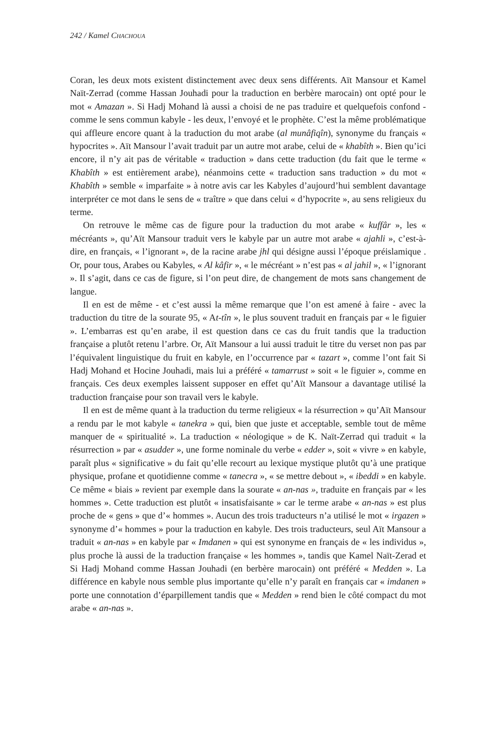242 / Kamel CHACHOUA
Coran, les deux mots existent distinctement avec deux sens différents. Aït Mansour et Kamel Naït-Zerrad (comme Hassan Jouhadi pour la traduction en berbère marocain) ont opté pour le mot « Amazan ». Si Hadj Mohand là aussi a choisi de ne pas traduire et quelquefois confond - comme le sens commun kabyle - les deux, l’envoyé et le prophète. C’est la même problématique qui affleure encore quant à la traduction du mot arabe (al munâfiqîn), synonyme du français « hypocrites ». Aït Mansour l’avait traduit par un autre mot arabe, celui de « khabîth ». Bien qu’ici encore, il n’y ait pas de véritable « traduction » dans cette traduction (du fait que le terme « Khabîth » est entièrement arabe), néanmoins cette « traduction sans traduction » du mot « Khabîth » semble « imparfaite » à notre avis car les Kabyles d’aujourd’hui semblent davantage interpréter ce mot dans le sens de « traître » que dans celui « d’hypocrite », au sens religieux du terme.
On retrouve le même cas de figure pour la traduction du mot arabe « kuffâr », les « mécréants », qu’Aït Mansour traduit vers le kabyle par un autre mot arabe « ajahli », c’est-à-dire, en français, « l’ignorant », de la racine arabe jhl qui désigne aussi l’époque préislamique . Or, pour tous, Arabes ou Kabyles, « Al kâfir », « le mécréant » n’est pas « al jahil », « l’ignorant ». Il s’agit, dans ce cas de figure, si l’on peut dire, de changement de mots sans changement de langue.
Il en est de même - et c’est aussi la même remarque que l’on est amené à faire - avec la traduction du titre de la sourate 95, « At-tîn », le plus souvent traduit en français par « le figuier ». L’embarras est qu’en arabe, il est question dans ce cas du fruit tandis que la traduction française a plutôt retenu l’arbre. Or, Aït Mansour a lui aussi traduit le titre du verset non pas par l’équivalent linguistique du fruit en kabyle, en l’occurrence par « tazart », comme l’ont fait Si Hadj Mohand et Hocine Jouhadi, mais lui a préféré « tamarrust » soit « le figuier », comme en français. Ces deux exemples laissent supposer en effet qu’Aït Mansour a davantage utilisé la traduction française pour son travail vers le kabyle.
Il en est de même quant à la traduction du terme religieux « la résurrection » qu’Aït Mansour a rendu par le mot kabyle « tanekra » qui, bien que juste et acceptable, semble tout de même manquer de « spiritualité ». La traduction « néologique » de K. Naït-Zerrad qui traduit « la résurrection » par « asudder », une forme nominale du verbe « edder », soit « vivre » en kabyle, paraît plus « significative » du fait qu’elle recourt au lexique mystique plutôt qu’à une pratique physique, profane et quotidienne comme « tanecra », « se mettre debout », « ibeddi » en kabyle. Ce même « biais » revient par exemple dans la sourate « an-nas », traduite en français par « les hommes ». Cette traduction est plutôt « insatisfaisante » car le terme arabe « an-nas » est plus proche de « gens » que d’« hommes ». Aucun des trois traducteurs n’a utilisé le mot « irgazen » synonyme d’« hommes » pour la traduction en kabyle. Des trois traducteurs, seul Aït Mansour a traduit « an-nas » en kabyle par « Imdanen » qui est synonyme en français de « les individus », plus proche là aussi de la traduction française « les hommes », tandis que Kamel Naït-Zerad et Si Hadj Mohand comme Hassan Jouhadi (en berbère marocain) ont préféré « Medden ». La différence en kabyle nous semble plus importante qu’elle n’y paraît en français car « imdanen » porte une connotation d’éparpillement tandis que « Medden » rend bien le côté compact du mot arabe « an-nas ».